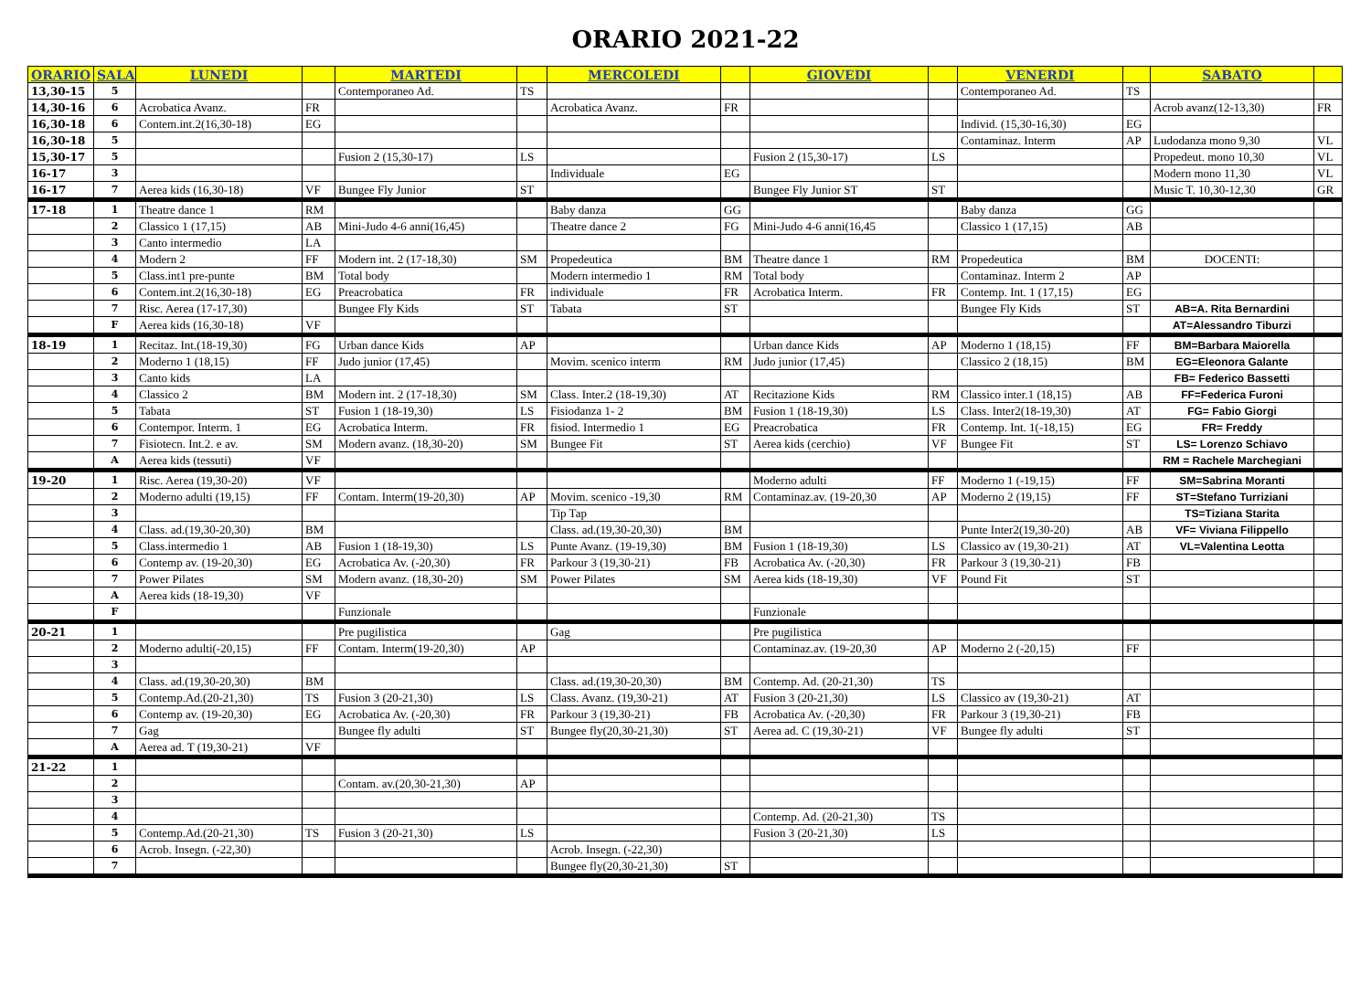ORARIO 2021-22
| ORARIO | SALA | LUNEDI | | MARTEDI | | MERCOLEDI | | GIOVEDI | | VENERDI | | SABATO | |
| --- | --- | --- | --- | --- | --- | --- | --- | --- | --- | --- | --- | --- | --- |
| 13,30-15 | 5 | | | Contemporaneo Ad. | TS | | | | | Contemporaneo Ad. | TS | | |
| 14,30-16 | 6 | Acrobatica Avanz. | FR | | | Acrobatica Avanz. | FR | | | | | Acrob avanz(12-13,30) | FR |
| 16,30-18 | 6 | Contem.int.2(16,30-18) | EG | | | | | | | Individ. (15,30-16,30) | EG | | |
| 16,30-18 | 5 | | | | | | | | | Contaminaz. Interm | AP | Ludodanza mono 9,30 | VL |
| 15,30-17 | 5 | | | Fusion 2 (15,30-17) | LS | | | Fusion 2 (15,30-17) | LS | | | Propedeut. mono 10,30 | VL |
| 16-17 | 3 | | | | | Individuale | EG | | | | | Modern mono 11,30 | VL |
| 16-17 | 7 | Aerea kids (16,30-18) | VF | Bungee Fly Junior | ST | | | Bungee Fly Junior ST | ST | | | Music T. 10,30-12,30 | GR |
| 17-18 | 1 | Theatre dance 1 | RM | | | Baby danza | GG | | | Baby danza | GG | | |
| | 2 | Classico 1 (17,15) | AB | Mini-Judo 4-6 anni(16,45) | | Theatre dance 2 | FG | Mini-Judo 4-6 anni(16,45 | | Classico 1 (17,15) | AB | | |
| | 3 | Canto intermedio | LA | | | | | | | | | | |
| | 4 | Modern 2 | FF | Modern int. 2 (17-18,30) | SM | Propedeutica | BM | Theatre dance 1 | RM | Propedeutica | BM | DOCENTI: | |
| | 5 | Class.int1 pre-punte | BM | Total body | | Modern intermedio 1 | RM | Total body | | Contaminaz. Interm 2 | AP | | |
| | 6 | Contem.int.2(16,30-18) | EG | Preacrobatica | FR | individuale | FR | Acrobatica Interm. | FR | Contemp. Int. 1 (17,15) | EG | | |
| | 7 | Risc. Aerea (17-17,30) | | Bungee Fly Kids | ST | Tabata | ST | | | Bungee Fly Kids | ST | AB=A. Rita Bernardini | |
| | F | Aerea kids (16,30-18) | VF | | | | | | | | | AT=Alessandro Tiburzi | |
| 18-19 | 1 | Recitaz. Int.(18-19,30) | FG | Urban dance Kids | AP | | | Urban dance Kids | AP | Moderno 1 (18,15) | FF | BM=Barbara Maiorella | |
| | 2 | Moderno 1 (18,15) | FF | Judo junior (17,45) | | Movim. scenico interm | RM | Judo junior (17,45) | | Classico 2 (18,15) | BM | EG=Eleonora Galante | |
| | 3 | Canto kids | LA | | | | | | | | | FB= Federico Bassetti | |
| | 4 | Classico 2 | BM | Modern int. 2 (17-18,30) | SM | Class. Inter.2 (18-19,30) | AT | Recitazione Kids | RM | Classico inter.1 (18,15) | AB | FF=Federica Furoni | |
| | 5 | Tabata | ST | Fusion 1 (18-19,30) | LS | Fisiodanza 1- 2 | BM | Fusion 1 (18-19,30) | LS | Class. Inter2(18-19,30) | AT | FG= Fabio Giorgi | |
| | 6 | Contempor. Interm. 1 | EG | Acrobatica Interm. | FR | fisiod. Intermedio 1 | EG | Preacrobatica | FR | Contemp. Int. 1(-18,15) | EG | FR= Freddy | |
| | 7 | Fisiotecn. Int.2. e av. | SM | Modern avanz. (18,30-20) | SM | Bungee Fit | ST | Aerea kids (cerchio) | VF | Bungee Fit | ST | LS= Lorenzo Schiavo | |
| | A | Aerea kids (tessuti) | VF | | | | | | | | | RM = Rachele Marchegiani | |
| 19-20 | 1 | Risc. Aerea (19,30-20) | VF | | | | | Moderno adulti | FF | Moderno 1 (-19,15) | FF | SM=Sabrina Moranti | |
| | 2 | Moderno adulti (19,15) | FF | Contam. Interm(19-20,30) | AP | Movim. scenico -19,30 | RM | Contaminaz.av. (19-20,30 | AP | Moderno 2 (19,15) | FF | ST=Stefano Turriziani | |
| | 3 | | | | | Tip Tap | | | | | | TS=Tiziana Starita | |
| | 4 | Class. ad.(19,30-20,30) | BM | | | Class. ad.(19,30-20,30) | BM | | | Punte Inter2(19,30-20) | AB | VF= Viviana Filippello | |
| | 5 | Class.intermedio 1 | AB | Fusion 1 (18-19,30) | LS | Punte Avanz. (19-19,30) | BM | Fusion 1 (18-19,30) | LS | Classico av (19,30-21) | AT | VL=Valentina Leotta | |
| | 6 | Contemp av. (19-20,30) | EG | Acrobatica Av. (-20,30) | FR | Parkour 3 (19,30-21) | FB | Acrobatica Av. (-20,30) | FR | Parkour 3 (19,30-21) | FB | | |
| | 7 | Power Pilates | SM | Modern avanz. (18,30-20) | SM | Power Pilates | SM | Aerea kids (18-19,30) | VF | Pound Fit | ST | | |
| | A | Aerea kids (18-19,30) | VF | | | | | | | | | | |
| | F | | | Funzionale | | | | Funzionale | | | | | |
| 20-21 | 1 | | | Pre pugilistica | | Gag | | Pre pugilistica | | | | | |
| | 2 | Moderno adulti(-20,15) | FF | Contam. Interm(19-20,30) | AP | | | Contaminaz.av. (19-20,30 | AP | Moderno 2 (-20,15) | FF | | |
| | 3 | | | | | | | | | | | | |
| | 4 | Class. ad.(19,30-20,30) | BM | | | Class. ad.(19,30-20,30) | BM | Contemp. Ad. (20-21,30) | TS | | | | |
| | 5 | Contemp.Ad.(20-21,30) | TS | Fusion 3 (20-21,30) | LS | Class. Avanz. (19,30-21) | AT | Fusion 3 (20-21,30) | LS | Classico av (19,30-21) | AT | | |
| | 6 | Contemp av. (19-20,30) | EG | Acrobatica Av. (-20,30) | FR | Parkour 3 (19,30-21) | FB | Acrobatica Av. (-20,30) | FR | Parkour 3 (19,30-21) | FB | | |
| | 7 | Gag | | Bungee fly adulti | ST | Bungee fly(20,30-21,30) | ST | Aerea ad. C (19,30-21) | VF | Bungee fly adulti | ST | | |
| | A | Aerea ad. T (19,30-21) | VF | | | | | | | | | | |
| 21-22 | 1 | | | | | | | | | | | | |
| | 2 | | | Contam. av.(20,30-21,30) | AP | | | | | | | | |
| | 3 | | | | | | | | | | | | |
| | 4 | | | | | | | Contemp. Ad. (20-21,30) | TS | | | | |
| | 5 | Contemp.Ad.(20-21,30) | TS | Fusion 3 (20-21,30) | LS | | | Fusion 3 (20-21,30) | LS | | | | |
| | 6 | Acrob. Insegn. (-22,30) | | | | Acrob. Insegn. (-22,30) | | | | | | | |
| | 7 | | | | | Bungee fly(20,30-21,30) | ST | | | | | | |